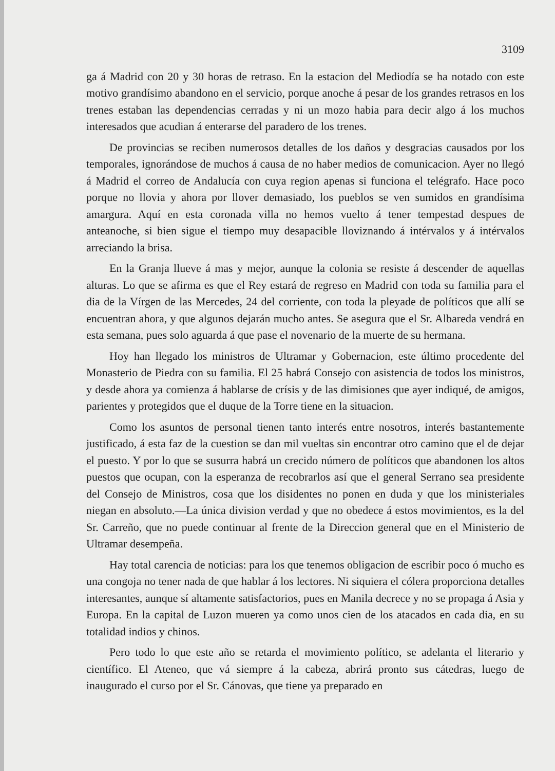3109
ga á Madrid con 20 y 30 horas de retraso. En la estacion del Mediodía se ha notado con este motivo grandísimo abandono en el servicio, porque anoche á pesar de los grandes retrasos en los trenes estaban las dependencias cerradas y ni un mozo habia para decir algo á los muchos interesados que acudian á enterarse del paradero de los trenes.
De provincias se reciben numerosos detalles de los daños y desgracias causados por los temporales, ignorándose de muchos á causa de no haber medios de comunicacion. Ayer no llegó á Madrid el correo de Andalucía con cuya region apenas si funciona el telégrafo. Hace poco porque no llovia y ahora por llover demasiado, los pueblos se ven sumidos en grandísima amargura. Aquí en esta coronada villa no hemos vuelto á tener tempestad despues de anteanoche, si bien sigue el tiempo muy desapacible lloviznando á intérvalos y á intérvalos arreciando la brisa.
En la Granja llueve á mas y mejor, aunque la colonia se resiste á descender de aquellas alturas. Lo que se afirma es que el Rey estará de regreso en Madrid con toda su familia para el dia de la Vírgen de las Mercedes, 24 del corriente, con toda la pleyade de políticos que allí se encuentran ahora, y que algunos dejarán mucho antes. Se asegura que el Sr. Albareda vendrá en esta semana, pues solo aguarda á que pase el novenario de la muerte de su hermana.
Hoy han llegado los ministros de Ultramar y Gobernacion, este último procedente del Monasterio de Piedra con su familia. El 25 habrá Consejo con asistencia de todos los ministros, y desde ahora ya comienza á hablarse de crísis y de las dimisiones que ayer indiqué, de amigos, parientes y protegidos que el duque de la Torre tiene en la situacion.
Como los asuntos de personal tienen tanto interés entre nosotros, interés bastantemente justificado, á esta faz de la cuestion se dan mil vueltas sin encontrar otro camino que el de dejar el puesto. Y por lo que se susurra habrá un crecido número de políticos que abandonen los altos puestos que ocupan, con la esperanza de recobrarlos así que el general Serrano sea presidente del Consejo de Ministros, cosa que los disidentes no ponen en duda y que los ministeriales niegan en absoluto.—La única division verdad y que no obedece á estos movimientos, es la del Sr. Carreño, que no puede continuar al frente de la Direccion general que en el Ministerio de Ultramar desempeña.
Hay total carencia de noticias: para los que tenemos obligacion de escribir poco ó mucho es una congoja no tener nada de que hablar á los lectores. Ni siquiera el cólera proporciona detalles interesantes, aunque sí altamente satisfactorios, pues en Manila decrece y no se propaga á Asia y Europa. En la capital de Luzon mueren ya como unos cien de los atacados en cada dia, en su totalidad indios y chinos.
Pero todo lo que este año se retarda el movimiento político, se adelanta el literario y científico. El Ateneo, que vá siempre á la cabeza, abrirá pronto sus cátedras, luego de inaugurado el curso por el Sr. Cánovas, que tiene ya preparado en